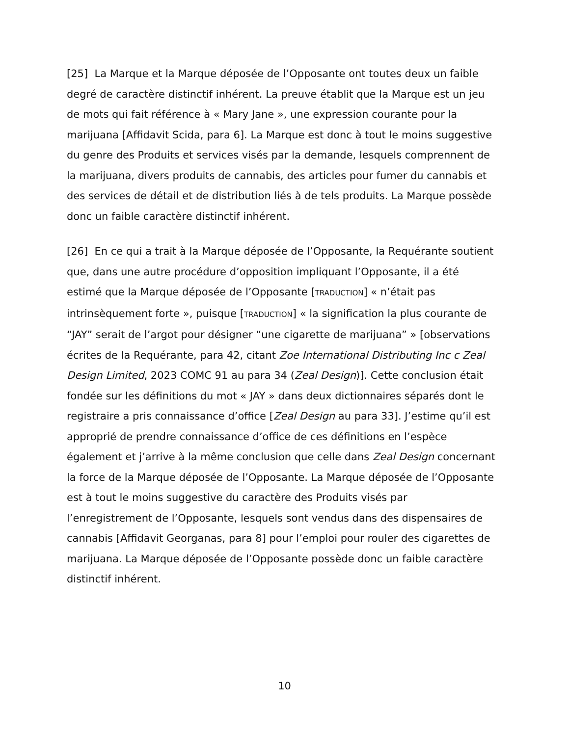[25] La Marque et la Marque déposée de l’Opposante ont toutes deux un faible degré de caractère distinctif inhérent. La preuve établit que la Marque est un jeu de mots qui fait référence à « Mary Jane », une expression courante pour la marijuana [Affidavit Scida, para 6]. La Marque est donc à tout le moins suggestive du genre des Produits et services visés par la demande, lesquels comprennent de la marijuana, divers produits de cannabis, des articles pour fumer du cannabis et des services de détail et de distribution liés à de tels produits. La Marque possède donc un faible caractère distinctif inhérent.
[26] En ce qui a trait à la Marque déposée de l’Opposante, la Requérante soutient que, dans une autre procédure d’opposition impliquant l’Opposante, il a été estimé que la Marque déposée de l’Opposante [TRADUCTION] « n’était pas intrinsèquement forte », puisque [TRADUCTION] « la signification la plus courante de “JAY” serait de l’argot pour désigner “une cigarette de marijuana” » [observations écrites de la Requérante, para 42, citant Zoe International Distributing Inc c Zeal Design Limited, 2023 COMC 91 au para 34 (Zeal Design)]. Cette conclusion était fondée sur les définitions du mot « JAY » dans deux dictionnaires séparés dont le registraire a pris connaissance d’office [Zeal Design au para 33]. J’estime qu’il est approprié de prendre connaissance d’office de ces définitions en l’espèce également et j’arrive à la même conclusion que celle dans Zeal Design concernant la force de la Marque déposée de l’Opposante. La Marque déposée de l’Opposante est à tout le moins suggestive du caractère des Produits visés par l’enregistrement de l’Opposante, lesquels sont vendus dans des dispensaires de cannabis [Affidavit Georganas, para 8] pour l’emploi pour rouler des cigarettes de marijuana. La Marque déposée de l’Opposante possède donc un faible caractère distinctif inhérent.
10